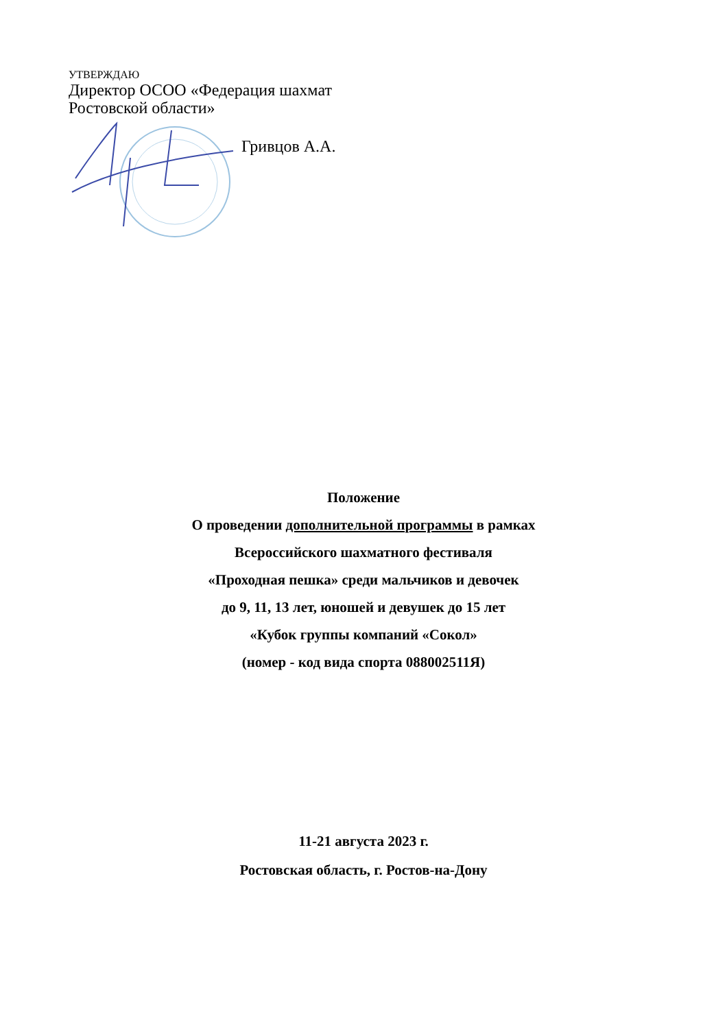УТВЕРЖДАЮ
Директор ОСОО «Федерация шахмат
Ростовской области»
Гривцов А.А.
Положение
О проведении дополнительной программы в рамках
Всероссийского шахматного фестиваля
«Проходная пешка» среди мальчиков и девочек
до 9, 11, 13 лет, юношей и девушек до 15 лет
«Кубок группы компаний «Сокол»
(номер - код вида спорта 088002511Я)
11-21 августа 2023 г.
Ростовская область, г. Ростов-на-Дону